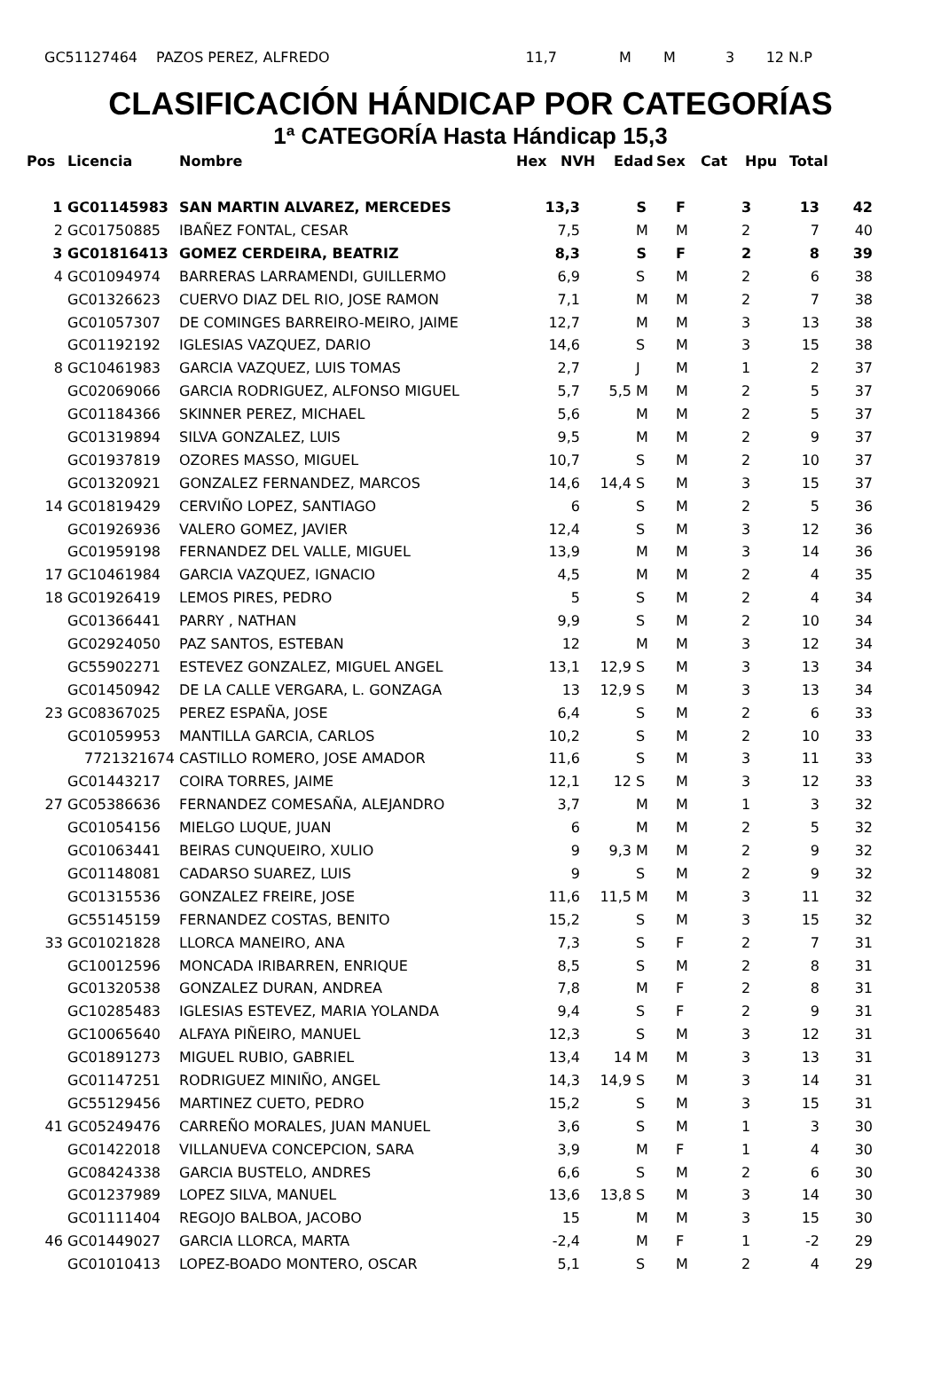| | GC51127464 | PAZOS PEREZ, ALFREDO | 11,7 | | M | M | 3 | 12 | N.P |
CLASIFICACIÓN HÁNDICAP POR CATEGORÍAS
1ª CATEGORÍA Hasta Hándicap 15,3
| Pos | Licencia | Nombre | Hex | NVH | Edad | Sex | Cat | Hpu | Total |
| --- | --- | --- | --- | --- | --- | --- | --- | --- | --- |
| 1 | GC01145983 | SAN MARTIN ALVAREZ, MERCEDES | 13,3 | | S | F | 3 | 13 | 42 |
| 2 | GC01750885 | IBAÑEZ FONTAL, CESAR | 7,5 | | M | M | 2 | 7 | 40 |
| 3 | GC01816413 | GOMEZ CERDEIRA, BEATRIZ | 8,3 | | S | F | 2 | 8 | 39 |
| 4 | GC01094974 | BARRERAS LARRAMENDI, GUILLERMO | 6,9 | | S | M | 2 | 6 | 38 |
| | GC01326623 | CUERVO DIAZ DEL RIO, JOSE RAMON | 7,1 | | M | M | 2 | 7 | 38 |
| | GC01057307 | DE COMINGES BARREIRO-MEIRO, JAIME | 12,7 | | M | M | 3 | 13 | 38 |
| | GC01192192 | IGLESIAS VAZQUEZ, DARIO | 14,6 | | S | M | 3 | 15 | 38 |
| 8 | GC10461983 | GARCIA VAZQUEZ, LUIS TOMAS | 2,7 | | J | M | 1 | 2 | 37 |
| | GC02069066 | GARCIA RODRIGUEZ, ALFONSO MIGUEL | 5,7 | 5,5 | M | M | 2 | 5 | 37 |
| | GC01184366 | SKINNER PEREZ, MICHAEL | 5,6 | | M | M | 2 | 5 | 37 |
| | GC01319894 | SILVA GONZALEZ, LUIS | 9,5 | | M | M | 2 | 9 | 37 |
| | GC01937819 | OZORES MASSO, MIGUEL | 10,7 | | S | M | 2 | 10 | 37 |
| | GC01320921 | GONZALEZ FERNANDEZ, MARCOS | 14,6 | 14,4 | S | M | 3 | 15 | 37 |
| 14 | GC01819429 | CERVIÑO LOPEZ, SANTIAGO | 6 | | S | M | 2 | 5 | 36 |
| | GC01926936 | VALERO GOMEZ, JAVIER | 12,4 | | S | M | 3 | 12 | 36 |
| | GC01959198 | FERNANDEZ DEL VALLE, MIGUEL | 13,9 | | M | M | 3 | 14 | 36 |
| 17 | GC10461984 | GARCIA VAZQUEZ, IGNACIO | 4,5 | | M | M | 2 | 4 | 35 |
| 18 | GC01926419 | LEMOS PIRES, PEDRO | 5 | | S | M | 2 | 4 | 34 |
| | GC01366441 | PARRY , NATHAN | 9,9 | | S | M | 2 | 10 | 34 |
| | GC02924050 | PAZ SANTOS, ESTEBAN | 12 | | M | M | 3 | 12 | 34 |
| | GC55902271 | ESTEVEZ GONZALEZ, MIGUEL ANGEL | 13,1 | 12,9 | S | M | 3 | 13 | 34 |
| | GC01450942 | DE LA CALLE VERGARA, L. GONZAGA | 13 | 12,9 | S | M | 3 | 13 | 34 |
| 23 | GC08367025 | PEREZ ESPAÑA, JOSE | 6,4 | | S | M | 2 | 6 | 33 |
| | GC01059953 | MANTILLA GARCIA, CARLOS | 10,2 | | S | M | 2 | 10 | 33 |
| | 7721321674 | CASTILLO ROMERO, JOSE AMADOR | 11,6 | | S | M | 3 | 11 | 33 |
| | GC01443217 | COIRA TORRES, JAIME | 12,1 | 12 | S | M | 3 | 12 | 33 |
| 27 | GC05386636 | FERNANDEZ COMESAÑA, ALEJANDRO | 3,7 | | M | M | 1 | 3 | 32 |
| | GC01054156 | MIELGO LUQUE, JUAN | 6 | | M | M | 2 | 5 | 32 |
| | GC01063441 | BEIRAS CUNQUEIRO, XULIO | 9 | 9,3 | M | M | 2 | 9 | 32 |
| | GC01148081 | CADARSO SUAREZ, LUIS | 9 | | S | M | 2 | 9 | 32 |
| | GC01315536 | GONZALEZ FREIRE, JOSE | 11,6 | 11,5 | M | M | 3 | 11 | 32 |
| | GC55145159 | FERNANDEZ COSTAS, BENITO | 15,2 | | S | M | 3 | 15 | 32 |
| 33 | GC01021828 | LLORCA MANEIRO, ANA | 7,3 | | S | F | 2 | 7 | 31 |
| | GC10012596 | MONCADA IRIBARREN, ENRIQUE | 8,5 | | S | M | 2 | 8 | 31 |
| | GC01320538 | GONZALEZ DURAN, ANDREA | 7,8 | | M | F | 2 | 8 | 31 |
| | GC10285483 | IGLESIAS ESTEVEZ, MARIA YOLANDA | 9,4 | | S | F | 2 | 9 | 31 |
| | GC10065640 | ALFAYA PIÑEIRO, MANUEL | 12,3 | | S | M | 3 | 12 | 31 |
| | GC01891273 | MIGUEL RUBIO, GABRIEL | 13,4 | 14 | M | M | 3 | 13 | 31 |
| | GC01147251 | RODRIGUEZ MINIÑO, ANGEL | 14,3 | 14,9 | S | M | 3 | 14 | 31 |
| | GC55129456 | MARTINEZ CUETO, PEDRO | 15,2 | | S | M | 3 | 15 | 31 |
| 41 | GC05249476 | CARREÑO MORALES, JUAN MANUEL | 3,6 | | S | M | 1 | 3 | 30 |
| | GC01422018 | VILLANUEVA CONCEPCION, SARA | 3,9 | | M | F | 1 | 4 | 30 |
| | GC08424338 | GARCIA BUSTELO, ANDRES | 6,6 | | S | M | 2 | 6 | 30 |
| | GC01237989 | LOPEZ SILVA, MANUEL | 13,6 | 13,8 | S | M | 3 | 14 | 30 |
| | GC01111404 | REGOJO BALBOA, JACOBO | 15 | | M | M | 3 | 15 | 30 |
| 46 | GC01449027 | GARCIA LLORCA, MARTA | -2,4 | | M | F | 1 | -2 | 29 |
| | GC01010413 | LOPEZ-BOADO MONTERO, OSCAR | 5,1 | | S | M | 2 | 4 | 29 |